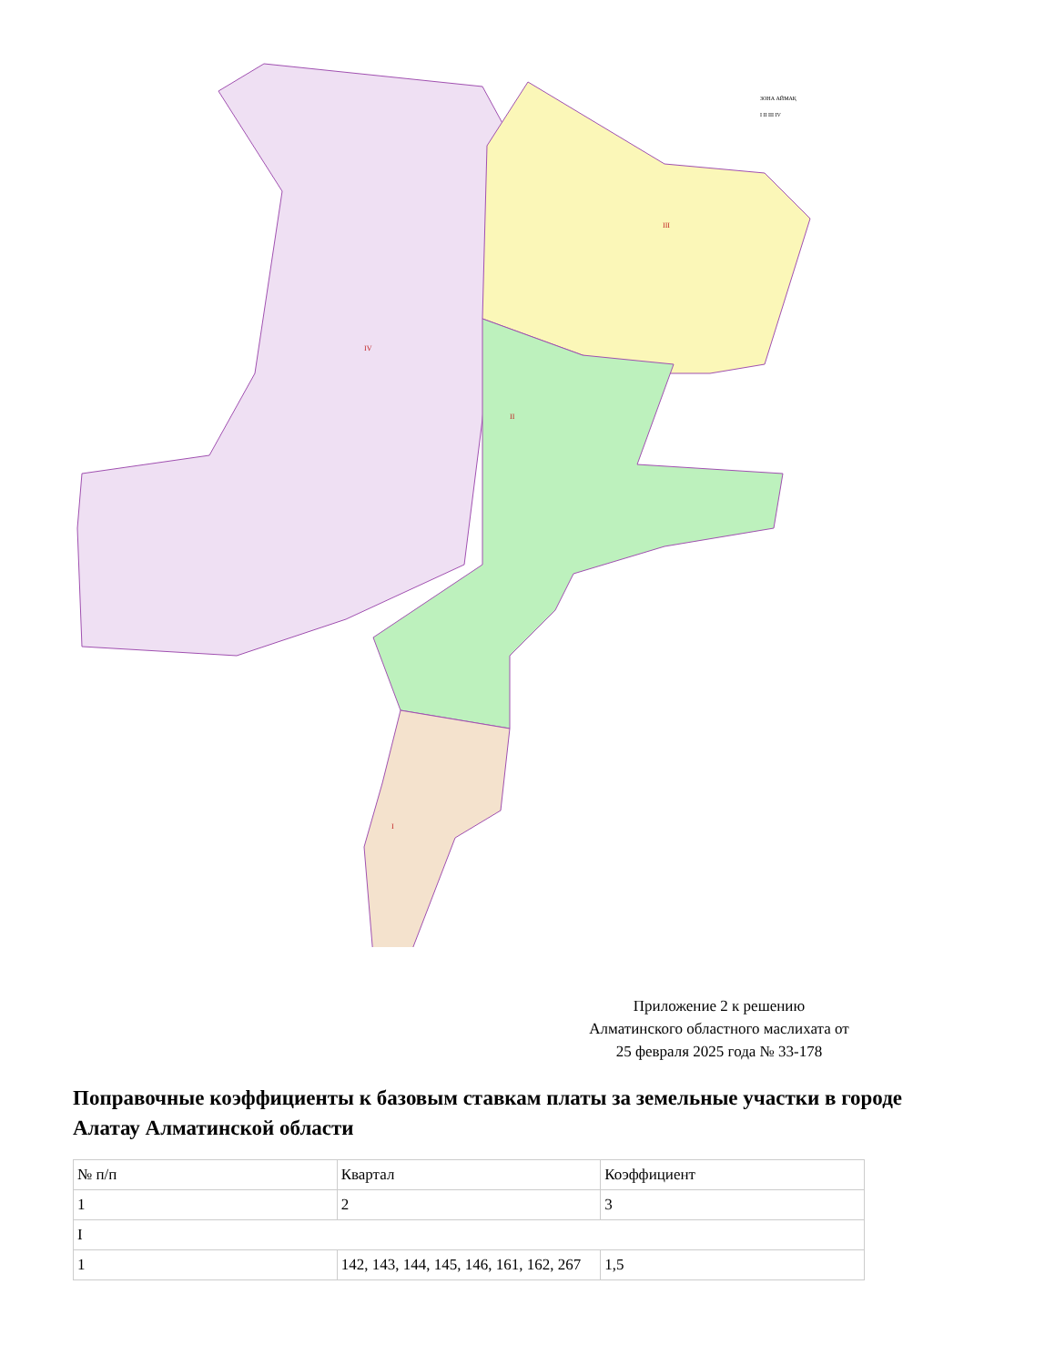IV
II
III
I
ЗОНА АЙМАҚ
I II III IV
Приложение 2 к решению
Алматинского областного маслихата от
25 февраля 2025 года № 33-178
Поправочные коэффициенты к базовым ставкам платы за земельные участки в городе Алатау Алматинской области
| № п/п | Квартал | Коэффициент |
| 1 | 2 | 3 |
| I | | |
| 1 | 142, 143, 144, 145, 146, 161, 162, 267 | 1,5 |